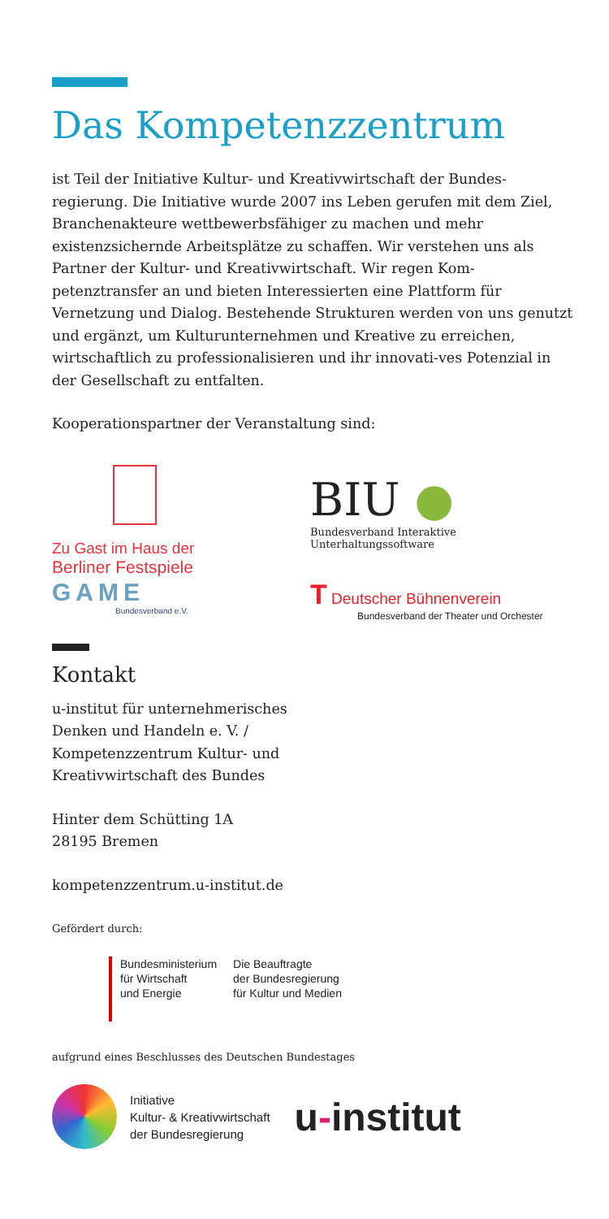Das Kompetenzzentrum
ist Teil der Initiative Kultur- und Kreativwirtschaft der Bundes-regierung. Die Initiative wurde 2007 ins Leben gerufen mit dem Ziel, Branchenakteure wettbewerbsfähiger zu machen und mehr existenzsichernde Arbeitsplätze zu schaffen. Wir verstehen uns als Partner der Kultur- und Kreativwirtschaft. Wir regen Kom-petenztransfer an und bieten Interessierten eine Plattform für Vernetzung und Dialog. Bestehende Strukturen werden von uns genutzt und ergänzt, um Kulturunternehmen und Kreative zu erreichen, wirtschaftlich zu professionalisieren und ihr innovati-ves Potenzial in der Gesellschaft zu entfalten.
Kooperationspartner der Veranstaltung sind:
Zu Gast im Haus der
Berliner Festspiele
BIU ●
Bundesverband Interaktive
Unterhaltungssoftware
GAME
Bundesverband e.V.
T Deutscher Bühnenverein
Bundesverband der Theater und Orchester
Kontakt
u-institut für unternehmerisches
Denken und Handeln e. V. /
Kompetenzzentrum Kultur- und
Kreativwirtschaft des Bundes
Hinter dem Schütting 1A
28195 Bremen
kompetenzzentrum.u-institut.de
Gefördert durch:
Bundesministerium
für Wirtschaft
und Energie
Die Beauftragte
der Bundesregierung
für Kultur und Medien
aufgrund eines Beschlusses des Deutschen Bundestages
Initiative
Kultur- & Kreativwirtschaft
der Bundesregierung
u-institut